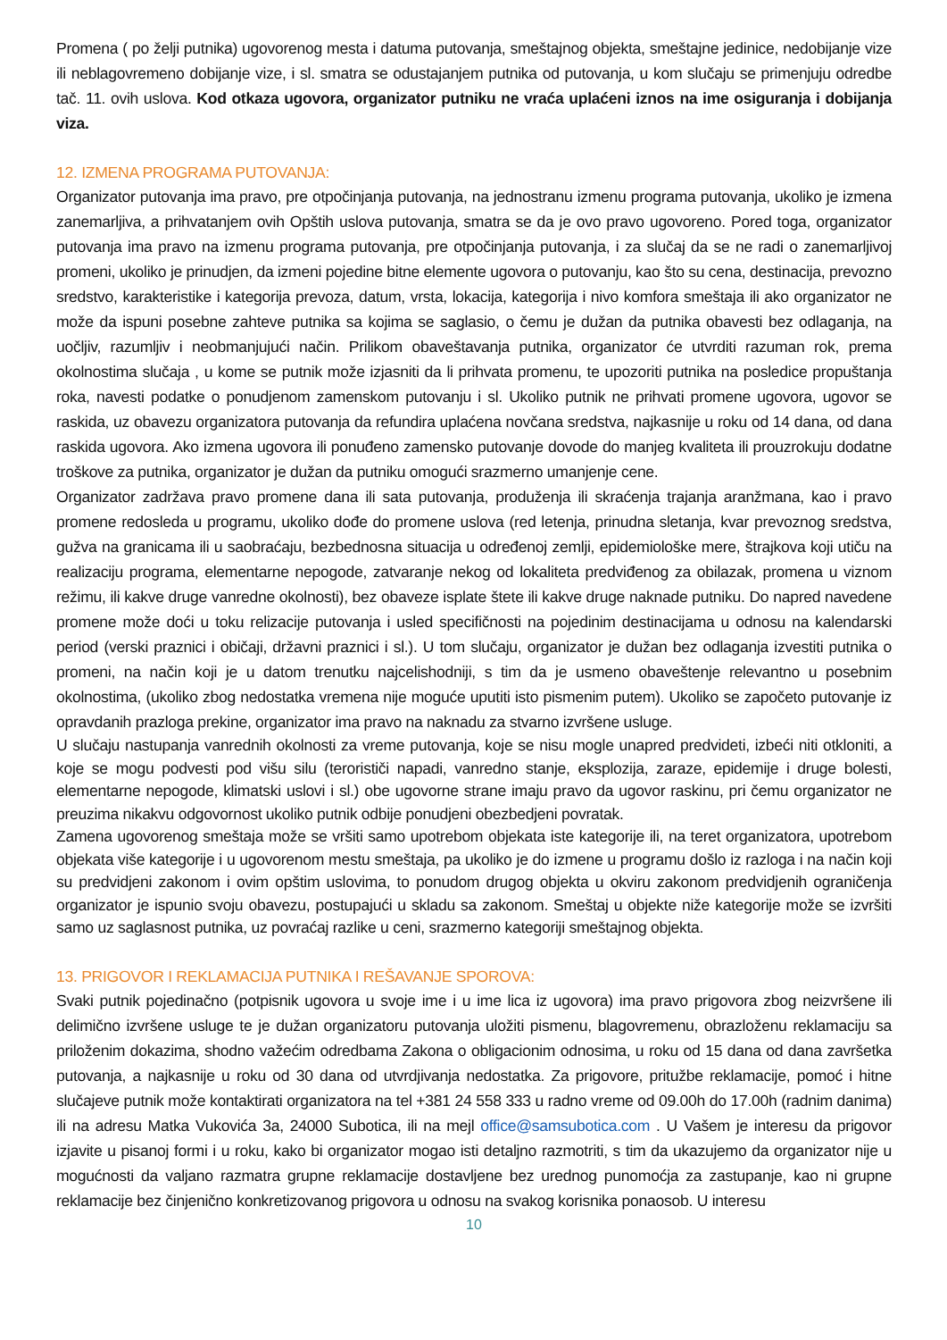Promena ( po želji putnika) ugovorenog mesta i datuma putovanja, smeštajnog objekta, smeštajne jedinice, nedobijanje vize ili neblagovremeno dobijanje vize, i sl. smatra se odustajanjem putnika od putovanja, u kom slučaju se primenjuju odredbe tač. 11. ovih uslova. Kod otkaza ugovora, organizator putniku ne vraća uplaćeni iznos na ime osiguranja i dobijanja viza.
12. IZMENA PROGRAMA PUTOVANJA:
Organizator putovanja ima pravo, pre otpočinjanja putovanja, na jednostranu izmenu programa putovanja, ukoliko je izmena zanemarljiva, a prihvatanjem ovih Opštih uslova putovanja, smatra se da je ovo pravo ugovoreno. Pored toga, organizator putovanja ima pravo na izmenu programa putovanja, pre otpočinjanja putovanja, i za slučaj da se ne radi o zanemarljivoj promeni, ukoliko je prinudjen, da izmeni pojedine bitne elemente ugovora o putovanju, kao što su cena, destinacija, prevozno sredstvo, karakteristike i kategorija prevoza, datum, vrsta, lokacija, kategorija i nivo komfora smeštaja ili ako organizator ne može da ispuni posebne zahteve putnika sa kojima se saglasio, o čemu je dužan da putnika obavesti bez odlaganja, na uočljiv, razumljiv i neobmanjujući način. Prilikom obaveštavanja putnika, organizator će utvrditi razuman rok, prema okolnostima slučaja , u kome se putnik može izjasniti da li prihvata promenu, te upozoriti putnika na posledice propuštanja roka, navesti podatke o ponudjenom zamenskom putovanju i sl. Ukoliko putnik ne prihvati promene ugovora, ugovor se raskida, uz obavezu organizatora putovanja da refundira uplaćena novčana sredstva, najkasnije u roku od 14 dana, od dana raskida ugovora. Ako izmena ugovora ili ponuđeno zamensko putovanje dovode do manjeg kvaliteta ili prouzrokuju dodatne troškove za putnika, organizator je dužan da putniku omogući srazmerno umanjenje cene.
Organizator zadržava pravo promene dana ili sata putovanja, produženja ili skraćenja trajanja aranžmana, kao i pravo promene redosleda u programu, ukoliko dođe do promene uslova (red letenja, prinudna sletanja, kvar prevoznog sredstva, gužva na granicama ili u saobraćaju, bezbednosna situacija u određenoj zemlji, epidemiološke mere, štrajkova koji utiču na realizaciju programa, elementarne nepogode, zatvaranje nekog od lokaliteta predviđenog za obilazak, promena u viznom režimu, ili kakve druge vanredne okolnosti), bez obaveze isplate štete ili kakve druge naknade putniku. Do napred navedene promene može doći u toku relizacije putovanja i usled specifičnosti na pojedinim destinacijama u odnosu na kalendarski period (verski praznici i običaji, državni praznici i sl.). U tom slučaju, organizator je dužan bez odlaganja izvestiti putnika o promeni, na način koji je u datom trenutku najcelishodniji, s tim da je usmeno obaveštenje relevantno u posebnim okolnostima, (ukoliko zbog nedostatka vremena nije moguće uputiti isto pismenim putem). Ukoliko se započeto putovanje iz opravdanih prazloga prekine, organizator ima pravo na naknadu za stvarno izvršene usluge.
U slučaju nastupanja vanrednih okolnosti za vreme putovanja, koje se nisu mogle unapred predvideti, izbeći niti otkloniti, a koje se mogu podvesti pod višu silu (terorističi napadi, vanredno stanje, eksplozija, zaraze, epidemije i druge bolesti, elementarne nepogode, klimatski uslovi i sl.) obe ugovorne strane imaju pravo da ugovor raskinu, pri čemu organizator ne preuzima nikakvu odgovornost ukoliko putnik odbije ponudjeni obezbedjeni povratak.
Zamena ugovorenog smeštaja može se vršiti samo upotrebom objekata iste kategorije ili, na teret organizatora, upotrebom objekata više kategorije i u ugovorenom mestu smeštaja, pa ukoliko je do izmene u programu došlo iz razloga i na način koji su predvidjeni zakonom i ovim opštim uslovima, to ponudom drugog objekta u okviru zakonom predvidjenih ograničenja organizator je ispunio svoju obavezu, postupajući u skladu sa zakonom. Smeštaj u objekte niže kategorije može se izvršiti samo uz saglasnost putnika, uz povraćaj razlike u ceni, srazmerno kategoriji smeštajnog objekta.
13. PRIGOVOR I REKLAMACIJA PUTNIKA I REŠAVANJE SPOROVA:
Svaki putnik pojedinačno (potpisnik ugovora u svoje ime i u ime lica iz ugovora) ima pravo prigovora zbog neizvršene ili delimično izvršene usluge te je dužan organizatoru putovanja uložiti pismenu, blagovremenu, obrazloženu reklamaciju sa priloženim dokazima, shodno važećim odredbama Zakona o obligacionim odnosima, u roku od 15 dana od dana završetka putovanja, a najkasnije u roku od 30 dana od utvrdjivanja nedostatka. Za prigovore, pritužbe reklamacije, pomoć i hitne slučajeve putnik može kontaktirati organizatora na tel +381 24 558 333 u radno vreme od 09.00h do 17.00h (radnim danima) ili na adresu Matka Vukovića 3a, 24000 Subotica, ili na mejl office@samsubotica.com . U Vašem je interesu da prigovor izjavite u pisanoj formi i u roku, kako bi organizator mogao isti detaljno razmotriti, s tim da ukazujemo da organizator nije u mogućnosti da valjano razmatra grupne reklamacije dostavljene bez urednog punomoćja za zastupanje, kao ni grupne reklamacije bez činjenično konkretizovanog prigovora u odnosu na svakog korisnika ponaosob. U interesu
10